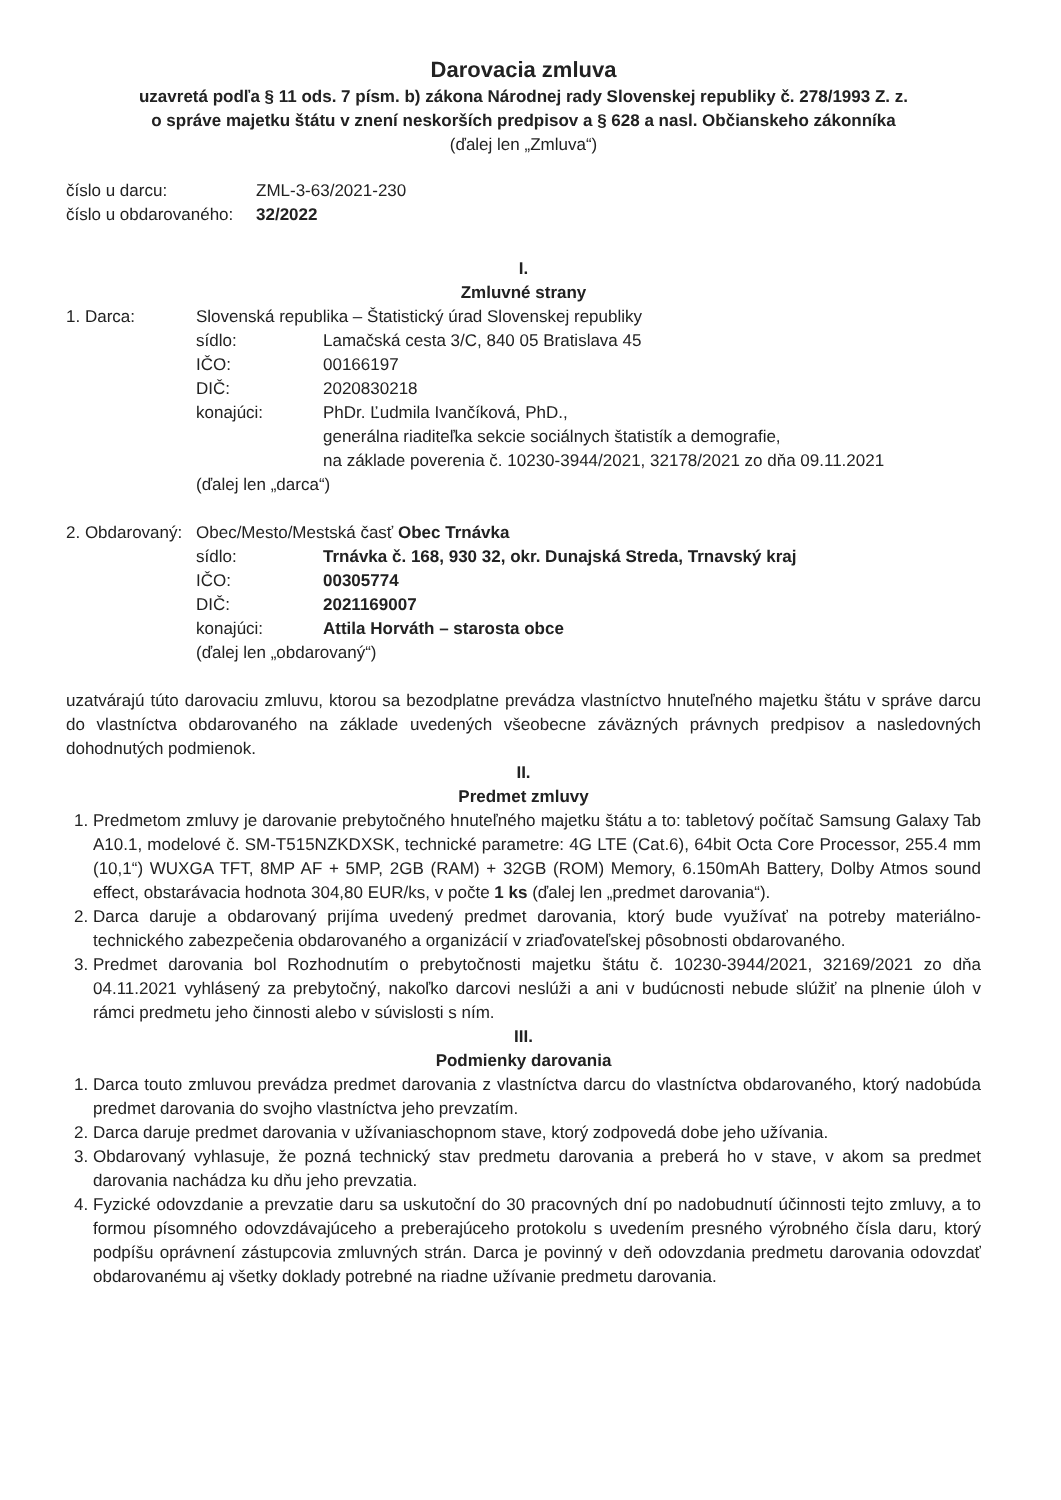Darovacia zmluva
uzavretá podľa § 11 ods. 7 písm. b) zákona Národnej rady Slovenskej republiky č. 278/1993 Z. z.
o správe majetku štátu v znení neskorších predpisov a § 628 a nasl. Občianskeho zákonníka
(ďalej len „Zmluva“)
číslo u darcu: ZML-3-63/2021-230
číslo u obdarovaného: 32/2022
I.
Zmluvné strany
1. Darca: Slovenská republika – Štatistický úrad Slovenskej republiky
sídlo: Lamačská cesta 3/C, 840 05 Bratislava 45
IČO: 00166197
DIČ: 2020830218
konajúci: PhDr. Ľudmila Ivančíková, PhD.,
generálna riaditeľka sekcie sociálnych štatistík a demografie,
na základe poverenia č. 10230-3944/2021, 32178/2021 zo dňa 09.11.2021
(ďalej len „darca“)
2. Obdarovaný: Obec/Mesto/Mestská časť Obec Trnávka
sídlo: Trnávka č. 168, 930 32, okr. Dunajská Streda, Trnavský kraj
IČO: 00305774
DIČ: 2021169007
konajúci: Attila Horváth – starosta obce
(ďalej len „obdarovaný“)
uzatvárajú túto darovaciu zmluvu, ktorou sa bezodplatne prevádza vlastníctvo hnuteľného majetku štátu v správe darcu do vlastníctva obdarovaného na základe uvedených všeobecne záväzných právnych predpisov a nasledovných dohodnutých podmienok.
II.
Predmet zmluvy
1. Predmetom zmluvy je darovanie prebytočného hnuteľného majetku štátu a to: tabletový počítač Samsung Galaxy Tab A10.1, modelové č. SM-T515NZKDXSK, technické parametre: 4G LTE (Cat.6), 64bit Octa Core Processor, 255.4 mm (10,1“) WUXGA TFT, 8MP AF + 5MP, 2GB (RAM) + 32GB (ROM) Memory, 6.150mAh Battery, Dolby Atmos sound effect, obstarávacia hodnota 304,80 EUR/ks, v počte 1 ks (ďalej len „predmet darovania“).
2. Darca daruje a obdarovaný prijíma uvedený predmet darovania, ktorý bude využívať na potreby materiálno-technického zabezpečenia obdarovaného a organizácií v zriaďovateľskej pôsobnosti obdarovaného.
3. Predmet darovania bol Rozhodnutím o prebytočnosti majetku štátu č. 10230-3944/2021, 32169/2021 zo dňa 04.11.2021 vyhlásený za prebytočný, nakoľko darcovi neslúži a ani v budúcnosti nebude slúžiť na plnenie úloh v rámci predmetu jeho činnosti alebo v súvislosti s ním.
III.
Podmienky darovania
1. Darca touto zmluvou prevádza predmet darovania z vlastníctva darcu do vlastníctva obdarovaného, ktorý nadobúda predmet darovania do svojho vlastníctva jeho prevzatím.
2. Darca daruje predmet darovania v užívaniaschopnom stave, ktorý zodpovedá dobe jeho užívania.
3. Obdarovaný vyhlasuje, že pozná technický stav predmetu darovania a preberá ho v stave, v akom sa predmet darovania nachádza ku dňu jeho prevzatia.
4. Fyzické odovzdanie a prevzatie daru sa uskutoční do 30 pracovných dní po nadobudnutí účinnosti tejto zmluvy, a to formou písomného odovzdávajúceho a preberajúceho protokolu s uvedením presného výrobného čísla daru, ktorý podpíšu oprávnení zástupcovia zmluvných strán. Darca je povinný v deň odovzdania predmetu darovania odovzdať obdarovanému aj všetky doklady potrebné na riadne užívanie predmetu darovania.